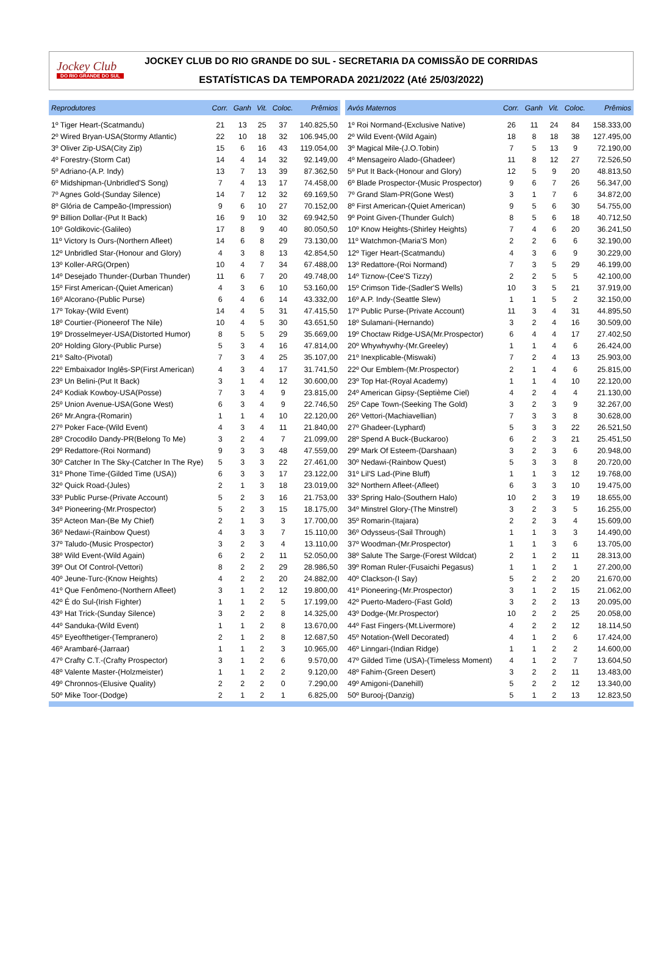Jockey Club
DO RIO GRANDE DO SUL
JOCKEY CLUB DO RIO GRANDE DO SUL - SECRETARIA DA COMISSÃO DE CORRIDAS
ESTATÍSTICAS DA TEMPORADA 2021/2022 (Até 25/03/2022)
| Reprodutores | Corr. | Ganh | Vit. | Coloc. | Prêmios |
| --- | --- | --- | --- | --- | --- |
| 1º Tiger Heart-(Scatmandu) | 21 | 13 | 25 | 37 | 140.825,50 |
| 2º Wired Bryan-USA(Stormy Atlantic) | 22 | 10 | 18 | 32 | 106.945,00 |
| 3º Oliver Zip-USA(City Zip) | 15 | 6 | 16 | 43 | 119.054,00 |
| 4º Forestry-(Storm Cat) | 14 | 4 | 14 | 32 | 92.149,00 |
| 5º Adriano-(A.P. Indy) | 13 | 7 | 13 | 39 | 87.362,50 |
| 6º Midshipman-(Unbridled'S Song) | 7 | 4 | 13 | 17 | 74.458,00 |
| 7º Agnes Gold-(Sunday Silence) | 14 | 7 | 12 | 32 | 69.169,50 |
| 8º Glória de Campeão-(Impression) | 9 | 6 | 10 | 27 | 70.152,00 |
| 9º Billion Dollar-(Put It Back) | 16 | 9 | 10 | 32 | 69.942,50 |
| 10º Goldikovic-(Galileo) | 17 | 8 | 9 | 40 | 80.050,50 |
| 11º Victory Is Ours-(Northern Afleet) | 14 | 6 | 8 | 29 | 73.130,00 |
| 12º Unbridled Star-(Honour and Glory) | 4 | 3 | 8 | 13 | 42.854,50 |
| 13º Koller-ARG(Orpen) | 10 | 4 | 7 | 34 | 67.488,00 |
| 14º Desejado Thunder-(Durban Thunder) | 11 | 6 | 7 | 20 | 49.748,00 |
| 15º First American-(Quiet American) | 4 | 3 | 6 | 10 | 53.160,00 |
| 16º Alcorano-(Public Purse) | 6 | 4 | 6 | 14 | 43.332,00 |
| 17º Tokay-(Wild Event) | 14 | 4 | 5 | 31 | 47.415,50 |
| 18º Courtier-(Pioneerof The Nile) | 10 | 4 | 5 | 30 | 43.651,50 |
| 19º Drosselmeyer-USA(Distorted Humor) | 8 | 5 | 5 | 29 | 35.669,00 |
| 20º Holding Glory-(Public Purse) | 5 | 3 | 4 | 16 | 47.814,00 |
| 21º Salto-(Pivotal) | 7 | 3 | 4 | 25 | 35.107,00 |
| 22º Embaixador Inglês-SP(First American) | 4 | 3 | 4 | 17 | 31.741,50 |
| 23º Un Belini-(Put It Back) | 3 | 1 | 4 | 12 | 30.600,00 |
| 24º Kodiak Kowboy-USA(Posse) | 7 | 3 | 4 | 9 | 23.815,00 |
| 25º Union Avenue-USA(Gone West) | 6 | 3 | 4 | 9 | 22.746,50 |
| 26º Mr.Angra-(Romarin) | 1 | 1 | 4 | 10 | 22.120,00 |
| 27º Poker Face-(Wild Event) | 4 | 3 | 4 | 11 | 21.840,00 |
| 28º Crocodilo Dandy-PR(Belong To Me) | 3 | 2 | 4 | 7 | 21.099,00 |
| 29º Redattore-(Roi Normand) | 9 | 3 | 3 | 48 | 47.559,00 |
| 30º Catcher In The Sky-(Catcher In The Rye) | 5 | 3 | 3 | 22 | 27.461,00 |
| 31º Phone Time-(Gilded Time (USA)) | 6 | 3 | 3 | 17 | 23.122,00 |
| 32º Quick Road-(Jules) | 2 | 1 | 3 | 18 | 23.019,00 |
| 33º Public Purse-(Private Account) | 5 | 2 | 3 | 16 | 21.753,00 |
| 34º Pioneering-(Mr.Prospector) | 5 | 2 | 3 | 15 | 18.175,00 |
| 35º Acteon Man-(Be My Chief) | 2 | 1 | 3 | 3 | 17.700,00 |
| 36º Nedawi-(Rainbow Quest) | 4 | 3 | 3 | 7 | 15.110,00 |
| 37º Taludo-(Music Prospector) | 3 | 2 | 3 | 4 | 13.110,00 |
| 38º Wild Event-(Wild Again) | 6 | 2 | 2 | 11 | 52.050,00 |
| 39º Out Of Control-(Vettori) | 8 | 2 | 2 | 29 | 28.986,50 |
| 40º Jeune-Turc-(Know Heights) | 4 | 2 | 2 | 20 | 24.882,00 |
| 41º Que Fenômeno-(Northern Afleet) | 3 | 1 | 2 | 12 | 19.800,00 |
| 42º É do Sul-(Irish Fighter) | 1 | 1 | 2 | 5 | 17.199,00 |
| 43º Hat Trick-(Sunday Silence) | 3 | 2 | 2 | 8 | 14.325,00 |
| 44º Sanduka-(Wild Event) | 1 | 1 | 2 | 8 | 13.670,00 |
| 45º Eyeofthetiger-(Tempranero) | 2 | 1 | 2 | 8 | 12.687,50 |
| 46º Arambaré-(Jarraar) | 1 | 1 | 2 | 3 | 10.965,00 |
| 47º Crafty C.T.-(Crafty Prospector) | 3 | 1 | 2 | 6 | 9.570,00 |
| 48º Valente Master-(Holzmeister) | 1 | 1 | 2 | 2 | 9.120,00 |
| 49º Chronnos-(Elusive Quality) | 2 | 2 | 2 | 0 | 7.290,00 |
| 50º Mike Toor-(Dodge) | 2 | 1 | 2 | 1 | 6.825,00 |
| Avós Maternos | Corr. | Ganh | Vit. | Coloc. | Prêmios |
| --- | --- | --- | --- | --- | --- |
| 1º Roi Normand-(Exclusive Native) | 26 | 11 | 24 | 84 | 158.333,00 |
| 2º Wild Event-(Wild Again) | 18 | 8 | 18 | 38 | 127.495,00 |
| 3º Magical Mile-(J.O.Tobin) | 7 | 5 | 13 | 9 | 72.190,00 |
| 4º Mensageiro Alado-(Ghadeer) | 11 | 8 | 12 | 27 | 72.526,50 |
| 5º Put It Back-(Honour and Glory) | 12 | 5 | 9 | 20 | 48.813,50 |
| 6º Blade Prospector-(Music Prospector) | 9 | 6 | 7 | 26 | 56.347,00 |
| 7º Grand Slam-PR(Gone West) | 3 | 1 | 7 | 6 | 34.872,00 |
| 8º First American-(Quiet American) | 9 | 5 | 6 | 30 | 54.755,00 |
| 9º Point Given-(Thunder Gulch) | 8 | 5 | 6 | 18 | 40.712,50 |
| 10º Know Heights-(Shirley Heights) | 7 | 4 | 6 | 20 | 36.241,50 |
| 11º Watchmon-(Maria'S Mon) | 2 | 2 | 6 | 6 | 32.190,00 |
| 12º Tiger Heart-(Scatmandu) | 4 | 3 | 6 | 9 | 30.229,00 |
| 13º Redattore-(Roi Normand) | 7 | 3 | 5 | 29 | 46.199,00 |
| 14º Tiznow-(Cee'S Tizzy) | 2 | 2 | 5 | 5 | 42.100,00 |
| 15º Crimson Tide-(Sadler'S Wells) | 10 | 3 | 5 | 21 | 37.919,00 |
| 16º A.P. Indy-(Seattle Slew) | 1 | 1 | 5 | 2 | 32.150,00 |
| 17º Public Purse-(Private Account) | 11 | 3 | 4 | 31 | 44.895,50 |
| 18º Sulamani-(Hernando) | 3 | 2 | 4 | 16 | 30.509,00 |
| 19º Choctaw Ridge-USA(Mr.Prospector) | 6 | 4 | 4 | 17 | 27.402,50 |
| 20º Whywhywhy-(Mr.Greeley) | 1 | 1 | 4 | 6 | 26.424,00 |
| 21º Inexplicable-(Miswaki) | 7 | 2 | 4 | 13 | 25.903,00 |
| 22º Our Emblem-(Mr.Prospector) | 2 | 1 | 4 | 6 | 25.815,00 |
| 23º Top Hat-(Royal Academy) | 1 | 1 | 4 | 10 | 22.120,00 |
| 24º American Gipsy-(Septième Ciel) | 4 | 2 | 4 | 4 | 21.130,00 |
| 25º Cape Town-(Seeking The Gold) | 3 | 2 | 3 | 9 | 32.267,00 |
| 26º Vettori-(Machiavellian) | 7 | 3 | 3 | 8 | 30.628,00 |
| 27º Ghadeer-(Lyphard) | 5 | 3 | 3 | 22 | 26.521,50 |
| 28º Spend A Buck-(Buckaroo) | 6 | 2 | 3 | 21 | 25.451,50 |
| 29º Mark Of Esteem-(Darshaan) | 3 | 2 | 3 | 6 | 20.948,00 |
| 30º Nedawi-(Rainbow Quest) | 5 | 3 | 3 | 8 | 20.720,00 |
| 31º Lil'S Lad-(Pine Bluff) | 1 | 1 | 3 | 12 | 19.768,00 |
| 32º Northern Afleet-(Afleet) | 6 | 3 | 3 | 10 | 19.475,00 |
| 33º Spring Halo-(Southern Halo) | 10 | 2 | 3 | 19 | 18.655,00 |
| 34º Minstrel Glory-(The Minstrel) | 3 | 2 | 3 | 5 | 16.255,00 |
| 35º Romarin-(Itajara) | 2 | 2 | 3 | 4 | 15.609,00 |
| 36º Odysseus-(Sail Through) | 1 | 1 | 3 | 3 | 14.490,00 |
| 37º Woodman-(Mr.Prospector) | 1 | 1 | 3 | 6 | 13.705,00 |
| 38º Salute The Sarge-(Forest Wildcat) | 2 | 1 | 2 | 11 | 28.313,00 |
| 39º Roman Ruler-(Fusaichi Pegasus) | 1 | 1 | 2 | 1 | 27.200,00 |
| 40º Clackson-(I Say) | 5 | 2 | 2 | 20 | 21.670,00 |
| 41º Pioneering-(Mr.Prospector) | 3 | 1 | 2 | 15 | 21.062,00 |
| 42º Puerto-Madero-(Fast Gold) | 3 | 2 | 2 | 13 | 20.095,00 |
| 43º Dodge-(Mr.Prospector) | 10 | 2 | 2 | 25 | 20.058,00 |
| 44º Fast Fingers-(Mt.Livermore) | 4 | 2 | 2 | 12 | 18.114,50 |
| 45º Notation-(Well Decorated) | 4 | 1 | 2 | 6 | 17.424,00 |
| 46º Linngari-(Indian Ridge) | 1 | 1 | 2 | 2 | 14.600,00 |
| 47º Gilded Time (USA)-(Timeless Moment) | 4 | 1 | 2 | 7 | 13.604,50 |
| 48º Fahim-(Green Desert) | 3 | 2 | 2 | 11 | 13.483,00 |
| 49º Amigoni-(Danehill) | 5 | 2 | 2 | 12 | 13.340,00 |
| 50º Burooj-(Danzig) | 5 | 1 | 2 | 13 | 12.823,50 |